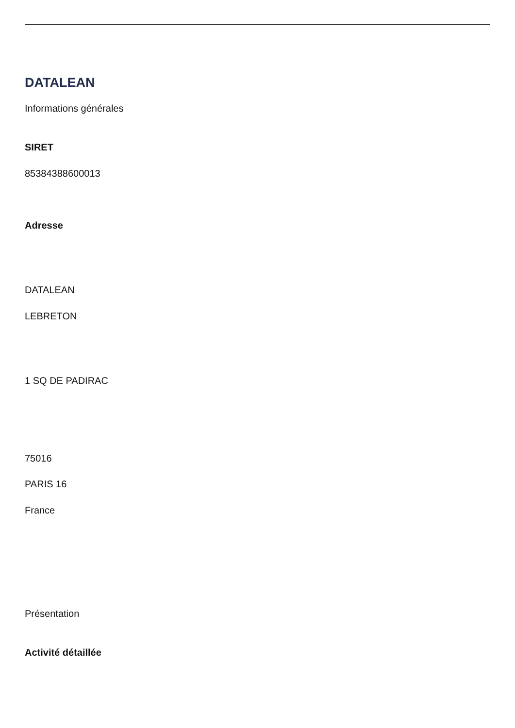DATALEAN
Informations générales
SIRET
85384388600013
Adresse
DATALEAN
LEBRETON
1 SQ DE PADIRAC
75016
PARIS 16
France
Présentation
Activité détaillée